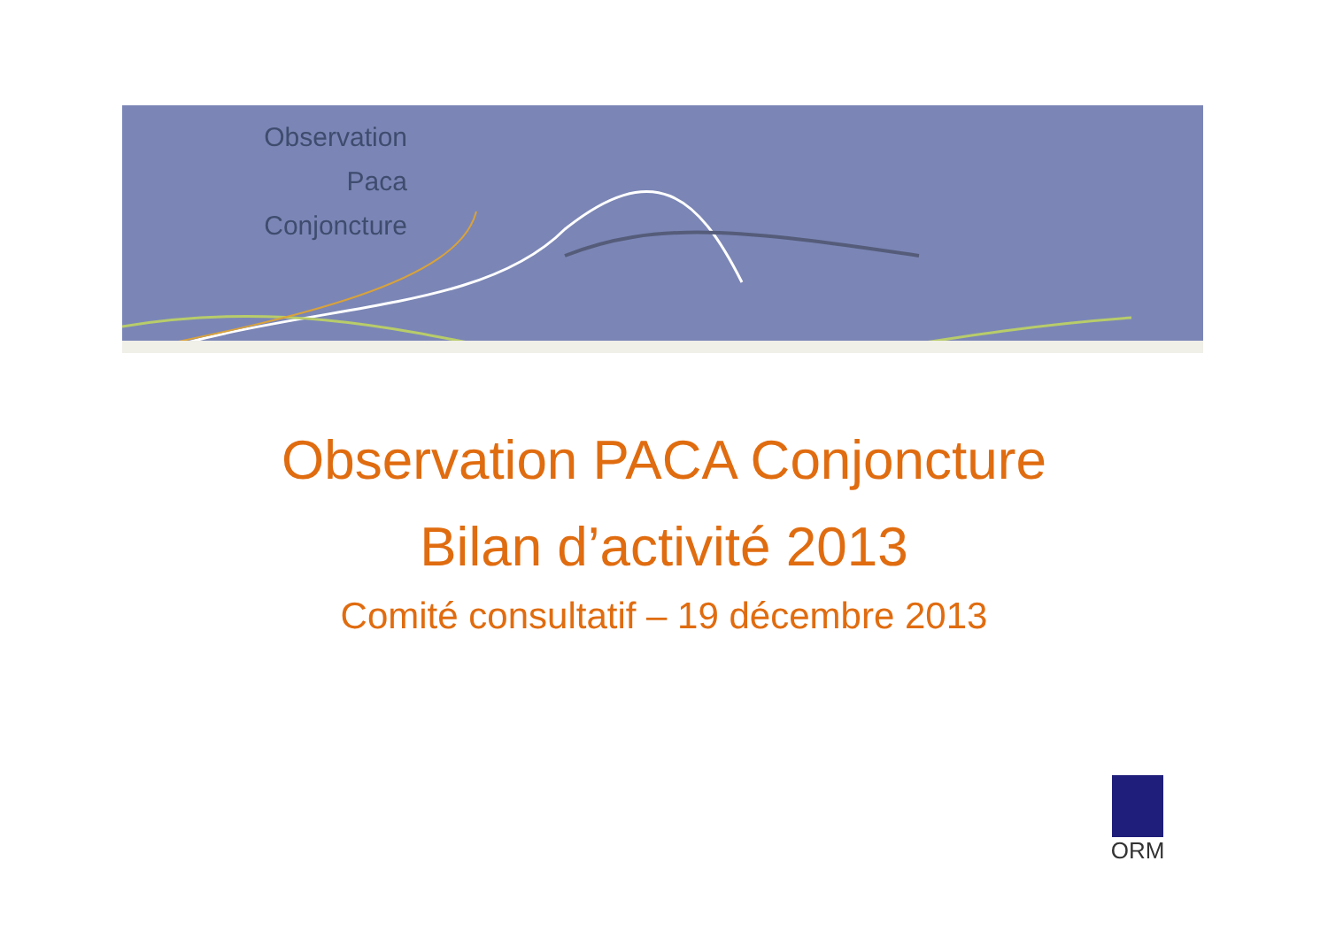Observation
Paca
Conjoncture
Observation PACA Conjoncture
Bilan d’activité 2013
Comité consultatif – 19 décembre 2013
ORM